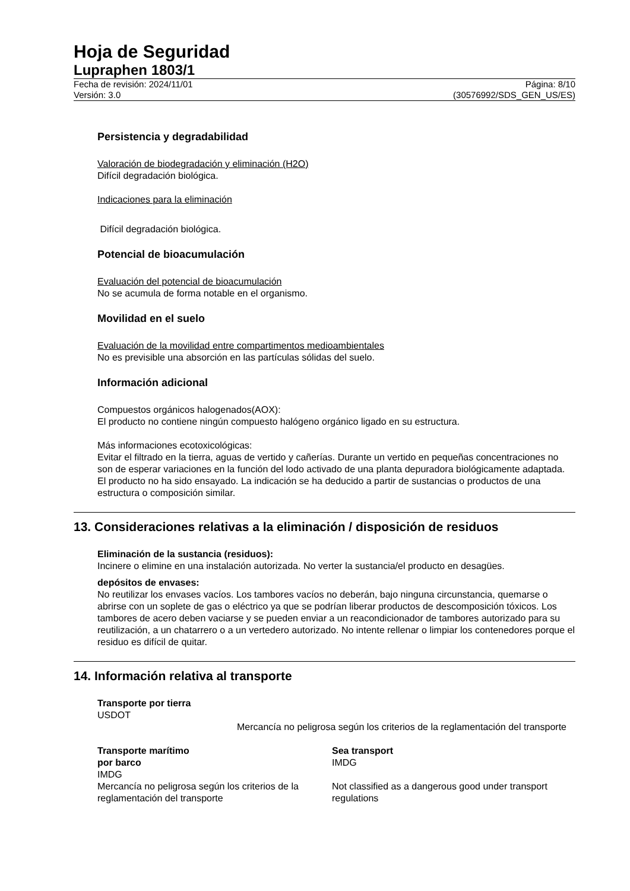Hoja de Seguridad
Lupraphen 1803/1
Fecha de revisión: 2024/11/01
Versión: 3.0
Página: 8/10
(30576992/SDS_GEN_US/ES)
Persistencia y degradabilidad
Valoración de biodegradación y eliminación (H2O)
Difícil degradación biológica.
Indicaciones para la eliminación
Difícil degradación biológica.
Potencial de bioacumulación
Evaluación del potencial de bioacumulación
No se acumula de forma notable en el organismo.
Movilidad en el suelo
Evaluación de la movilidad entre compartimentos medioambientales
No es previsible una absorción en las partículas sólidas del suelo.
Información adicional
Compuestos orgánicos halogenados(AOX):
El producto no contiene ningún compuesto halógeno orgánico ligado en su estructura.
Más informaciones ecotoxicológicas:
Evitar el filtrado en la tierra, aguas de vertido y cañerías. Durante un vertido en pequeñas concentraciones no son de esperar variaciones en la función del lodo activado de una planta depuradora biológicamente adaptada. El producto no ha sido ensayado. La indicación se ha deducido a partir de sustancias o productos de una estructura o composición similar.
13. Consideraciones relativas a la eliminación / disposición de residuos
Eliminación de la sustancia (residuos):
Incinere o elimine en una instalación autorizada. No verter la sustancia/el producto en desagües.
depósitos de envases:
No reutilizar los envases vacíos. Los tambores vacíos no deberán, bajo ninguna circunstancia, quemarse o abrirse con un soplete de gas o eléctrico ya que se podrían liberar productos de descomposición tóxicos. Los tambores de acero deben vaciarse y se pueden enviar a un reacondicionador de tambores autorizado para su reutilización, a un chatarrero o a un vertedero autorizado. No intente rellenar o limpiar los contenedores porque el residuo es difícil de quitar.
14. Información relativa al transporte
Transporte por tierra
USDOT
Mercancía no peligrosa según los criterios de la reglamentación del transporte
Transporte marítimo
por barco
IMDG
Mercancía no peligrosa según los criterios de la reglamentación del transporte
Sea transport
IMDG
Not classified as a dangerous good under transport regulations